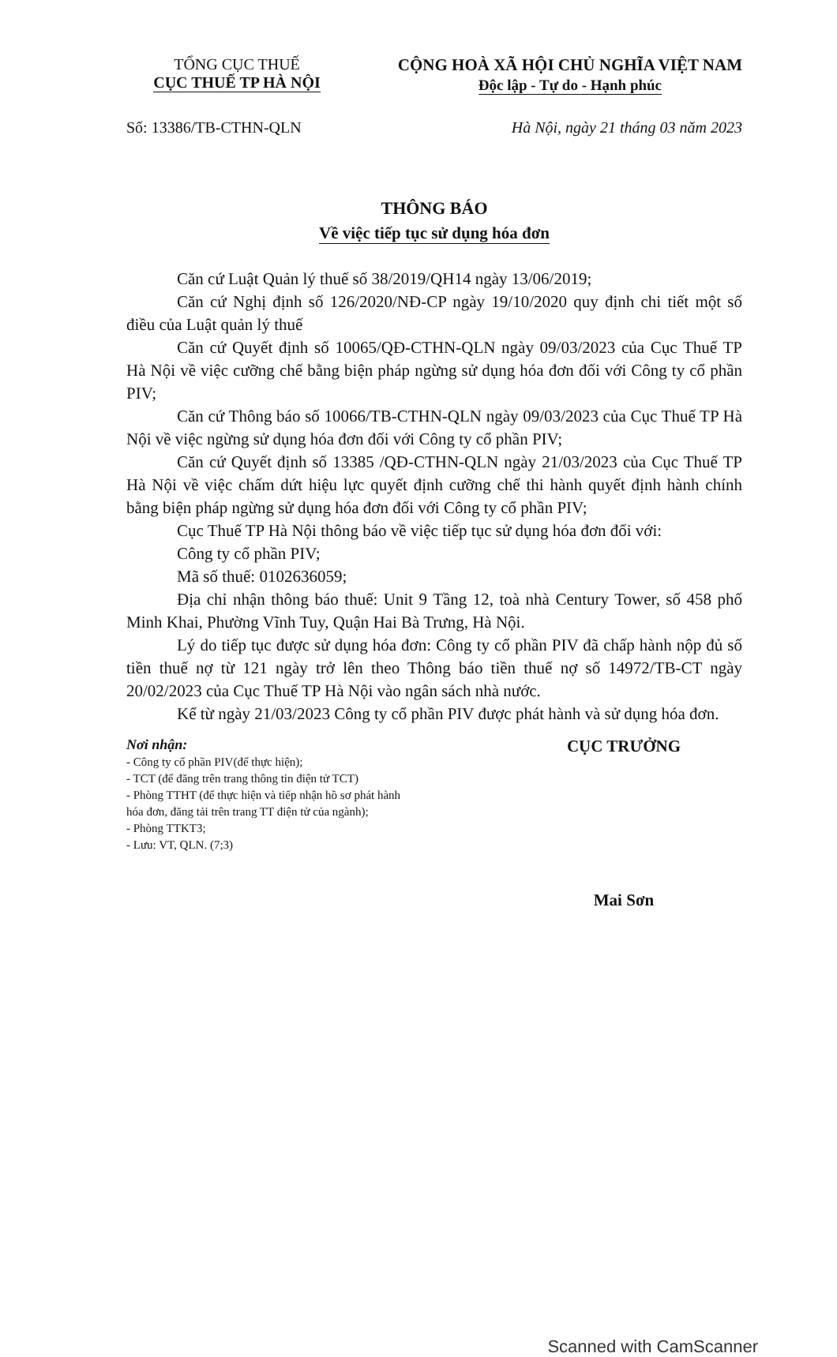TỔNG CỤC THUẾ
CỤC THUẾ TP HÀ NỘI
CỘNG HOÀ XÃ HỘI CHỦ NGHĨA VIỆT NAM
Độc lập - Tự do - Hạnh phúc
Số: 13386/TB-CTHN-QLN Hà Nội, ngày 21 tháng 03 năm 2023
THÔNG BÁO
Về việc tiếp tục sử dụng hóa đơn
Căn cứ Luật Quản lý thuế số 38/2019/QH14 ngày 13/06/2019;
Căn cứ Nghị định số 126/2020/NĐ-CP ngày 19/10/2020 quy định chi tiết một số điều của Luật quản lý thuế
Căn cứ Quyết định số 10065/QĐ-CTHN-QLN ngày 09/03/2023 của Cục Thuế TP Hà Nội về việc cưỡng chế bằng biện pháp ngừng sử dụng hóa đơn đối với Công ty cổ phần PIV;
Căn cứ Thông báo số 10066/TB-CTHN-QLN ngày 09/03/2023 của Cục Thuế TP Hà Nội về việc ngừng sử dụng hóa đơn đối với Công ty cổ phần PIV;
Căn cứ Quyết định số 13385 /QĐ-CTHN-QLN ngày 21/03/2023 của Cục Thuế TP Hà Nội về việc chấm dứt hiệu lực quyết định cưỡng chế thi hành quyết định hành chính bằng biện pháp ngừng sử dụng hóa đơn đối với Công ty cổ phần PIV;
Cục Thuế TP Hà Nội thông báo về việc tiếp tục sử dụng hóa đơn đối với:
Công ty cổ phần PIV;
Mã số thuế: 0102636059;
Địa chỉ nhận thông báo thuế: Unit 9 Tầng 12, toà nhà Century Tower, số 458 phố Minh Khai, Phường Vĩnh Tuy, Quận Hai Bà Trưng, Hà Nội.
Lý do tiếp tục được sử dụng hóa đơn: Công ty cổ phần PIV đã chấp hành nộp đủ số tiền thuế nợ từ 121 ngày trở lên theo Thông báo tiền thuế nợ số 14972/TB-CT ngày 20/02/2023 của Cục Thuế TP Hà Nội vào ngân sách nhà nước.
Kể từ ngày 21/03/2023 Công ty cổ phần PIV được phát hành và sử dụng hóa đơn.
Nơi nhận:
- Công ty cổ phần PIV(để thực hiện);
- TCT (để đăng trên trang thông tin điện tử TCT)
- Phòng TTHT (để thực hiện và tiếp nhận hồ sơ phát hành hóa đơn, đăng tải trên trang TT điện tử của ngành);
- Phòng TTKT3;
- Lưu: VT, QLN. (7;3)
CỤC TRƯỞNG
Mai Sơn
Scanned with CamScanner